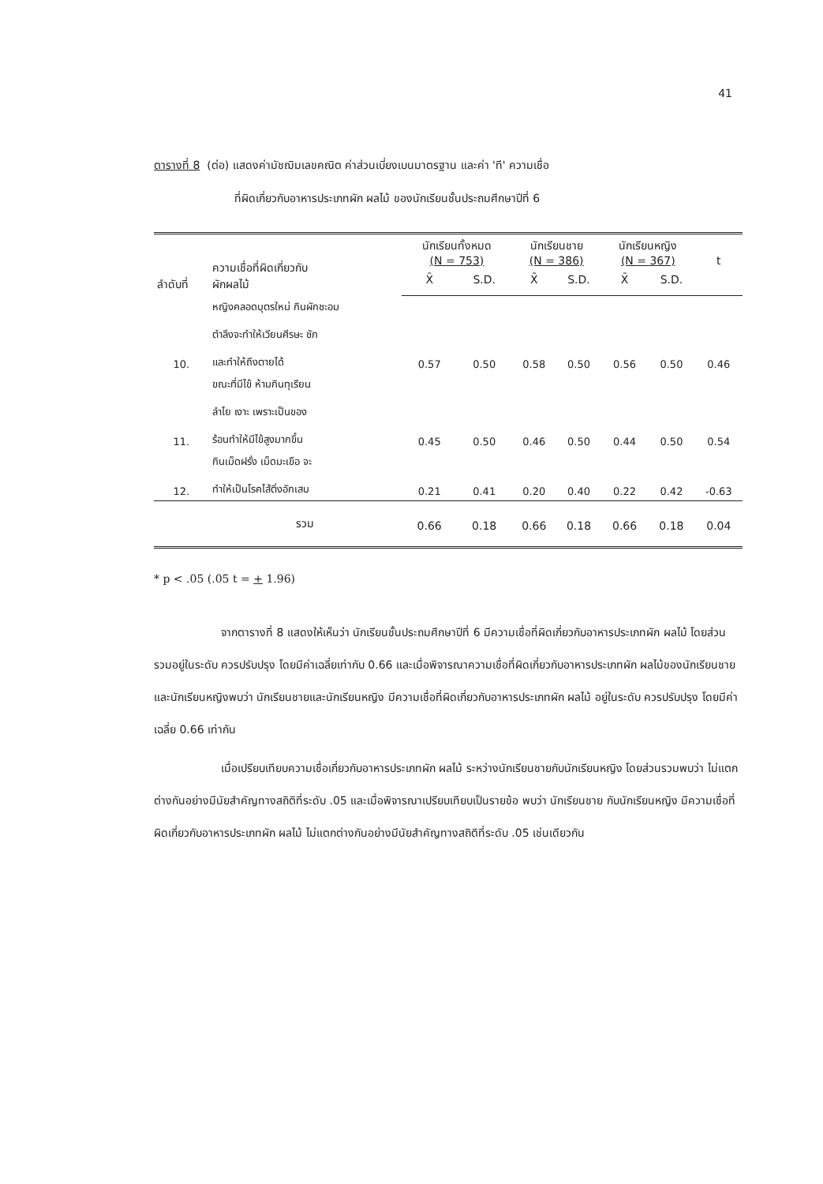41
ตารางที่ 8 (ต่อ) แสดงค่ามัชฌิมเลขคณิต ค่าส่วนเบี่ยงเบนมาตรฐาน และค่า 'ที' ความเชื่อ
ที่ผิดเกี่ยวกับอาหารประเภทผัก ผลไม้ ของนักเรียนชั้นประถมศึกษาปีที่ 6
| ลำดับที่ | ความเชื่อที่ผิดเกี่ยวกับ ผักผลไม้ | นักเรียนทั้งหมด (N = 753) | | นักเรียนชาย (N = 386) | | นักเรียนหญิง (N = 367) | | t |
| --- | --- | --- | --- | --- | --- | --- | --- | --- |
| | | X̄ | S.D. | X̄ | S.D. | X̄ | S.D. | |
| 10. | หญิงคลอดบุตรใหม่ กินผักชะอม ตำลึงจะทำให้เวียนศีรษะ ชัก และทำให้ถึงตายได้ | 0.57 | 0.50 | 0.58 | 0.50 | 0.56 | 0.50 | 0.46 |
| 11. | ขณะที่มีไข้ ห้ามกินทุเรียน ลำไย เงาะ เพราะเป็นของ ร้อนทำให้มีไข้สูงมากขึ้น | 0.45 | 0.50 | 0.46 | 0.50 | 0.44 | 0.50 | 0.54 |
| 12. | กินเม็ดฝรั่ง เม็ดมะเขือ จะ ทำให้เป็นโรคไส้ติ่งอักเสบ | 0.21 | 0.41 | 0.20 | 0.40 | 0.22 | 0.42 | -0.63 |
| | รวม | 0.66 | 0.18 | 0.66 | 0.18 | 0.66 | 0.18 | 0.04 |
* p < .05 (.05 t = + 1.96)
จากตารางที่ 8 แสดงให้เห็นว่า นักเรียนชั้นประถมศึกษาปีที่ 6 มีความเชื่อที่ผิดเกี่ยวกับอาหารประเภทผัก ผลไม้ โดยส่วนรวมอยู่ในระดับ ควรปรับปรุง โดยมีค่าเฉลี่ยเท่ากับ 0.66 และเมื่อพิจารณาความเชื่อที่ผิดเกี่ยวกับอาหารประเภทผัก ผลไม้ของนักเรียนชายและนักเรียนหญิงพบว่า นักเรียนชายและนักเรียนหญิง มีความเชื่อที่ผิดเกี่ยวกับอาหารประเภทผัก ผลไม้ อยู่ในระดับ ควรปรับปรุง โดยมีค่าเฉลี่ย 0.66 เท่ากัน
เมื่อเปรียบเทียบความเชื่อเกี่ยวกับอาหารประเภทผัก ผลไม้ ระหว่างนักเรียนชายกับนักเรียนหญิง โดยส่วนรวมพบว่า ไม่แตกต่างกันอย่างมีนัยสำคัญทางสถิติที่ระดับ .05 และเมื่อพิจารณาเปรียบเทียบเป็นรายข้อ พบว่า นักเรียนชาย กับนักเรียนหญิง มีความเชื่อที่ผิดเกี่ยวกับอาหารประเภทผัก ผลไม้ ไม่แตกต่างกันอย่างมีนัยสำคัญทางสถิติที่ระดับ .05 เช่นเดียวกัน